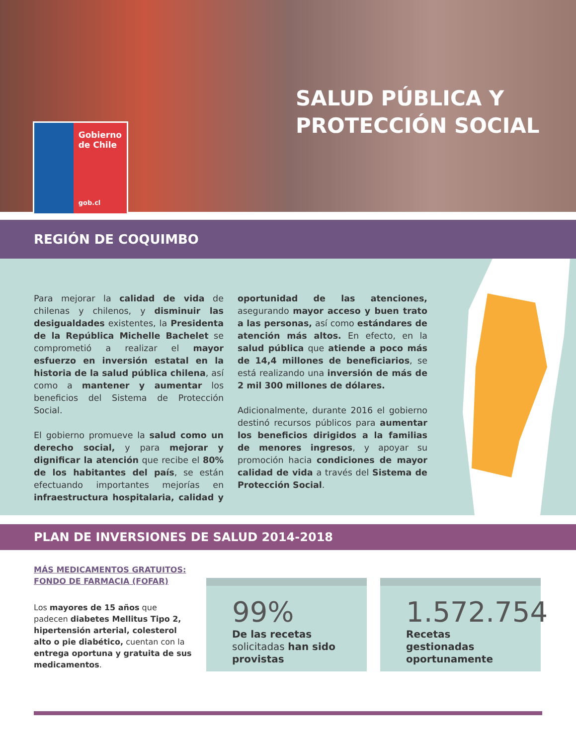Gobierno
de Chile
gob.cl
SALUD PÚBLICA Y
PROTECCIÓN SOCIAL
REGIÓN DE COQUIMBO
Para mejorar la calidad de vida de chilenas y chilenos, y disminuir las desigualdades existentes, la Presidenta de la República Michelle Bachelet se comprometió a realizar el mayor esfuerzo en inversión estatal en la historia de la salud pública chilena, así como a mantener y aumentar los beneficios del Sistema de Protección Social.
El gobierno promueve la salud como un derecho social, y para mejorar y dignificar la atención que recibe el 80% de los habitantes del país, se están efectuando importantes mejorías en infraestructura hospitalaria, calidad y oportunidad de las atenciones, asegurando mayor acceso y buen trato a las personas, así como estándares de atención más altos. En efecto, en la salud pública que atiende a poco más de 14,4 millones de beneficiarios, se está realizando una inversión de más de 2 mil 300 millones de dólares.
Adicionalmente, durante 2016 el gobierno destinó recursos públicos para aumentar los beneficios dirigidos a la familias de menores ingresos, y apoyar su promoción hacia condiciones de mayor calidad de vida a través del Sistema de Protección Social.
PLAN DE INVERSIONES DE SALUD 2014-2018
MÁS MEDICAMENTOS GRATUITOS:
FONDO DE FARMACIA (FOFAR)
Los mayores de 15 años que padecen diabetes Mellitus Tipo 2, hipertensión arterial, colesterol alto o pie diabético, cuentan con la entrega oportuna y gratuita de sus medicamentos.
99%
De las recetas solicitadas han sido provistas
1.572.754
Recetas gestionadas oportunamente